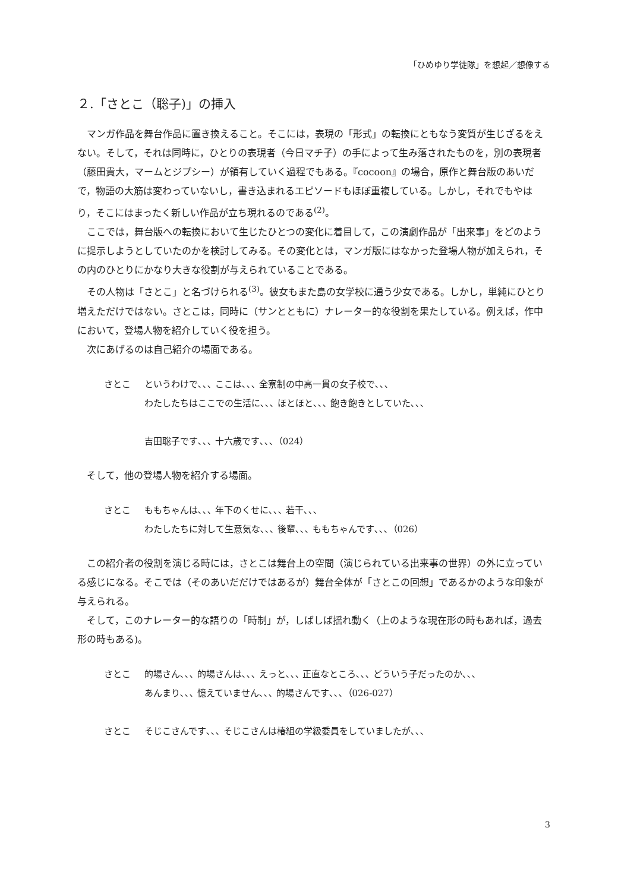「ひめゆり学徒隊」を想起／想像する
２.「さとこ（聡子)」の挿入
マンガ作品を舞台作品に置き換えること。そこには，表現の「形式」の転換にともなう変質が生じざるをえない。そして，それは同時に，ひとりの表現者（今日マチ子）の手によって生み落されたものを，別の表現者（藤田貴大，マームとジプシー）が領有していく過程でもある。『cocoon』の場合，原作と舞台版のあいだで，物語の大筋は変わっていないし，書き込まれるエピソードもほぼ重複している。しかし，それでもやはり，そこにはまったく新しい作品が立ち現れるのである<sup>(2)</sup>。
ここでは，舞台版への転換において生じたひとつの変化に着目して，この演劇作品が「出来事」をどのように提示しようとしていたのかを検討してみる。その変化とは，マンガ版にはなかった登場人物が加えられ，その内のひとりにかなり大きな役割が与えられていることである。
その人物は「さとこ」と名づけられる<sup>(3)</sup>。彼女もまた島の女学校に通う少女である。しかし，単純にひとり増えただけではない。さとこは，同時に（サンとともに）ナレーター的な役割を果たしている。例えば，作中において，登場人物を紹介していく役を担う。
次にあげるのは自己紹介の場面である。
さとこ というわけで､､､ ここは､､､ 全寮制の中高一貫の女子校で､､､
わたしたちはここでの生活に､､､ ほとほと､､､ 飽き飽きとしていた､､､
吉田聡子です､､､ 十六歳です､､､（024）
そして，他の登場人物を紹介する場面。
さとこ ももちゃんは､､､ 年下のくせに､､､ 若干､､､
わたしたちに対して生意気な､､､ 後輩､､､ ももちゃんです､､､（026）
この紹介者の役割を演じる時には，さとこは舞台上の空間（演じられている出来事の世界）の外に立っている感じになる。そこでは（そのあいだだけではあるが）舞台全体が「さとこの回想」であるかのような印象が与えられる。
そして，このナレーター的な語りの「時制」が，しばしば揺れ動く（上のような現在形の時もあれば，過去形の時もある)。
さとこ 的場さん､､､ 的場さんは､､､ えっと､､､ 正直なところ､､､ どういう子だったのか､､､
あんまり､､､ 憶えていません､､､ 的場さんです､､､（026-027）
さとこ そじこさんです､､､ そじこさんは椿組の学級委員をしていましたが､､､
3